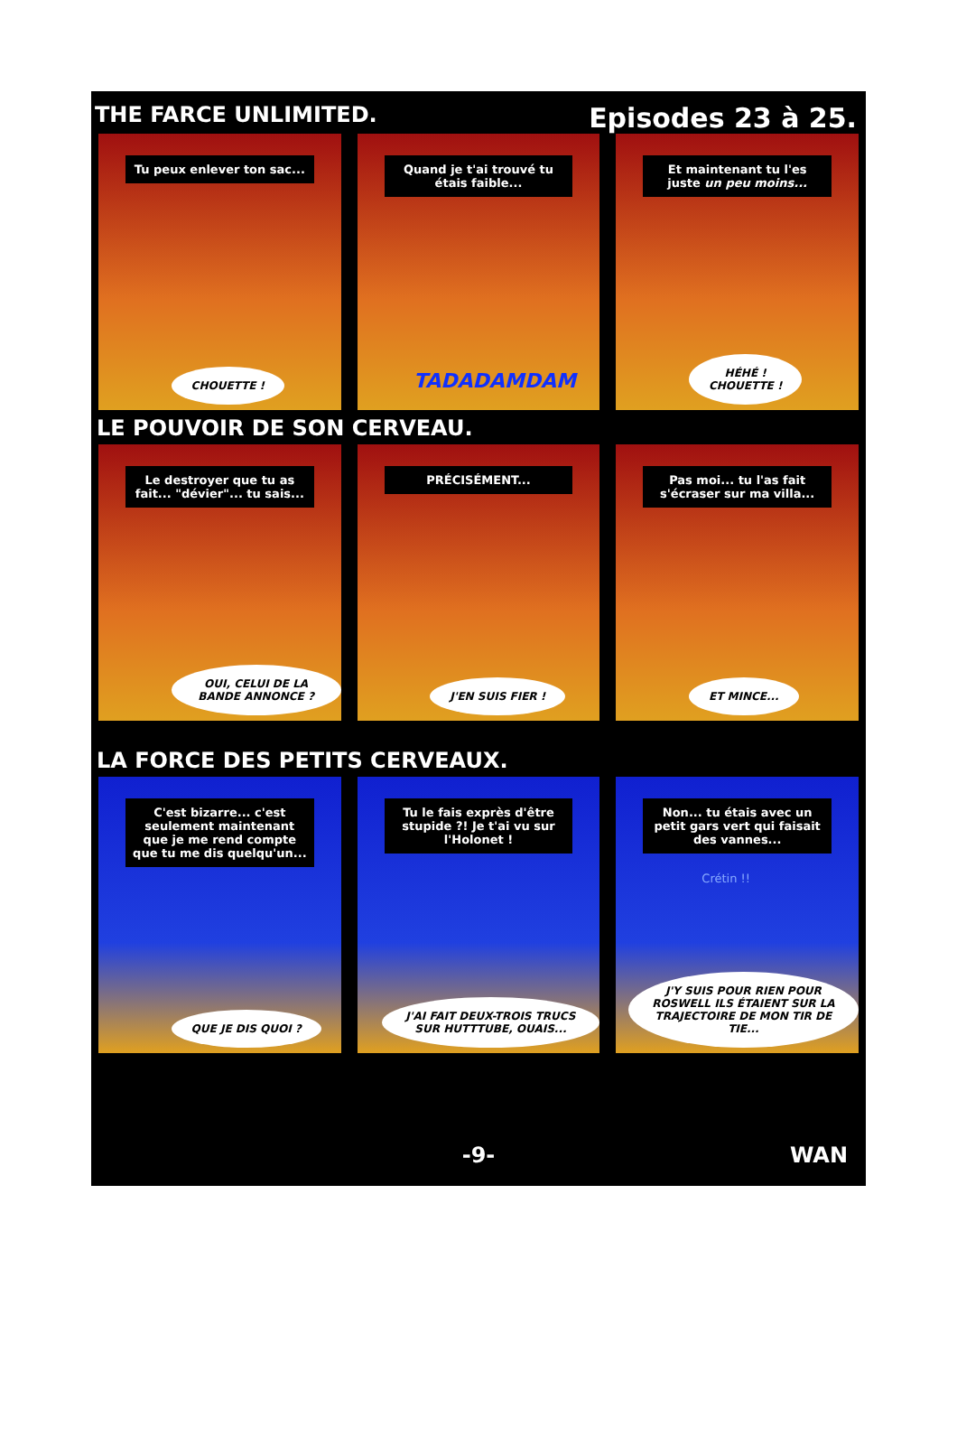THE FARCE UNLIMITED. Episodes 23 à 25.
Tu peux enlever ton sac...
CHOUETTE !
Quand je t'ai trouvé tu étais faible...
TADADAMDAM
Et maintenant tu l'es juste un peu moins...
HÉHÉ !
CHOUETTE !
LE POUVOIR DE SON CERVEAU.
Le destroyer que tu as fait... "dévier"... tu sais...
OUI, CELUI DE LA BANDE ANNONCE ?
PRÉCISÉMENT...
J'EN SUIS FIER !
Pas moi... tu l'as fait s'écraser sur ma villa...
ET MINCE...
LA FORCE DES PETITS CERVEAUX.
C'est bizarre... c'est seulement maintenant que je me rend compte que tu me dis quelqu'un...
QUE JE DIS QUOI ?
Tu le fais exprès d'être stupide ?! Je t'ai vu sur l'Holonet !
J'AI FAIT DEUX-TROIS TRUCS SUR HUTTTUBE, OUAIS...
Non... tu étais avec un petit gars vert qui faisait des vannes...
Crétin !!
J'Y SUIS POUR RIEN POUR ROSWELL ILS ÉTAIENT SUR LA TRAJECTOIRE DE MON TIR DE TIE...
-9- WAN